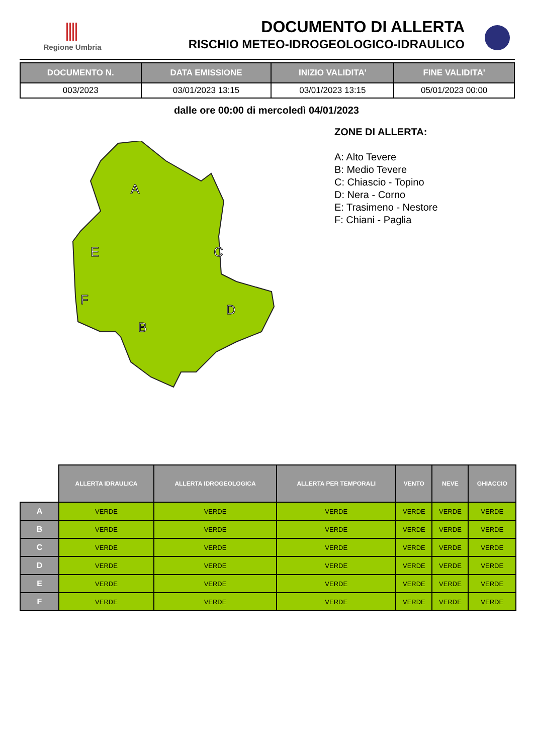Regione Umbria
DOCUMENTO DI ALLERTA
RISCHIO METEO-IDROGEOLOGICO-IDRAULICO
| DOCUMENTO N. | DATA EMISSIONE | INIZIO VALIDITA' | FINE VALIDITA' |
| --- | --- | --- | --- |
| 003/2023 | 03/01/2023 13:15 | 03/01/2023 13:15 | 05/01/2023 00:00 |
dalle ore 00:00 di mercoledì 04/01/2023
ZONE DI ALLERTA:
A: Alto Tevere
B: Medio Tevere
C: Chiascio - Topino
D: Nera - Corno
E: Trasimeno - Nestore
F: Chiani - Paglia
A
E
C
F
B
D
| | ALLERTA IDRAULICA | ALLERTA IDROGEOLOGICA | ALLERTA PER TEMPORALI | VENTO | NEVE | GHIACCIO |
| --- | --- | --- | --- | --- | --- | --- |
| A | VERDE | VERDE | VERDE | VERDE | VERDE | VERDE |
| B | VERDE | VERDE | VERDE | VERDE | VERDE | VERDE |
| C | VERDE | VERDE | VERDE | VERDE | VERDE | VERDE |
| D | VERDE | VERDE | VERDE | VERDE | VERDE | VERDE |
| E | VERDE | VERDE | VERDE | VERDE | VERDE | VERDE |
| F | VERDE | VERDE | VERDE | VERDE | VERDE | VERDE |